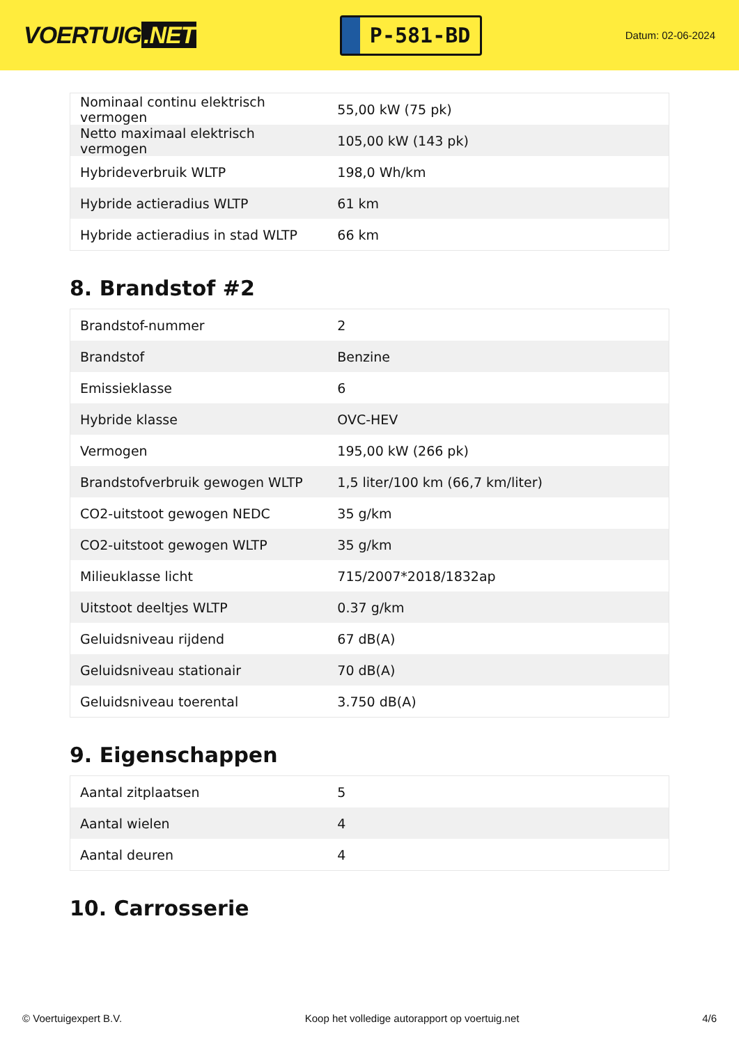VOERTUIG.NET
P-581-BD
Datum: 02-06-2024
| Nominaal continu elektrisch vermogen | 55,00 kW (75 pk) |
| Netto maximaal elektrisch vermogen | 105,00 kW (143 pk) |
| Hybrideverbruik WLTP | 198,0 Wh/km |
| Hybride actieradius WLTP | 61 km |
| Hybride actieradius in stad WLTP | 66 km |
8. Brandstof #2
| Brandstof-nummer | 2 |
| Brandstof | Benzine |
| Emissieklasse | 6 |
| Hybride klasse | OVC-HEV |
| Vermogen | 195,00 kW (266 pk) |
| Brandstofverbruik gewogen WLTP | 1,5 liter/100 km (66,7 km/liter) |
| CO2-uitstoot gewogen NEDC | 35 g/km |
| CO2-uitstoot gewogen WLTP | 35 g/km |
| Milieuklasse licht | 715/2007*2018/1832ap |
| Uitstoot deeltjes WLTP | 0.37 g/km |
| Geluidsniveau rijdend | 67 dB(A) |
| Geluidsniveau stationair | 70 dB(A) |
| Geluidsniveau toerental | 3.750 dB(A) |
9. Eigenschappen
| Aantal zitplaatsen | 5 |
| Aantal wielen | 4 |
| Aantal deuren | 4 |
10. Carrosserie
© Voertuigexpert B.V. Koop het volledige autorapport op voertuig.net 4/6